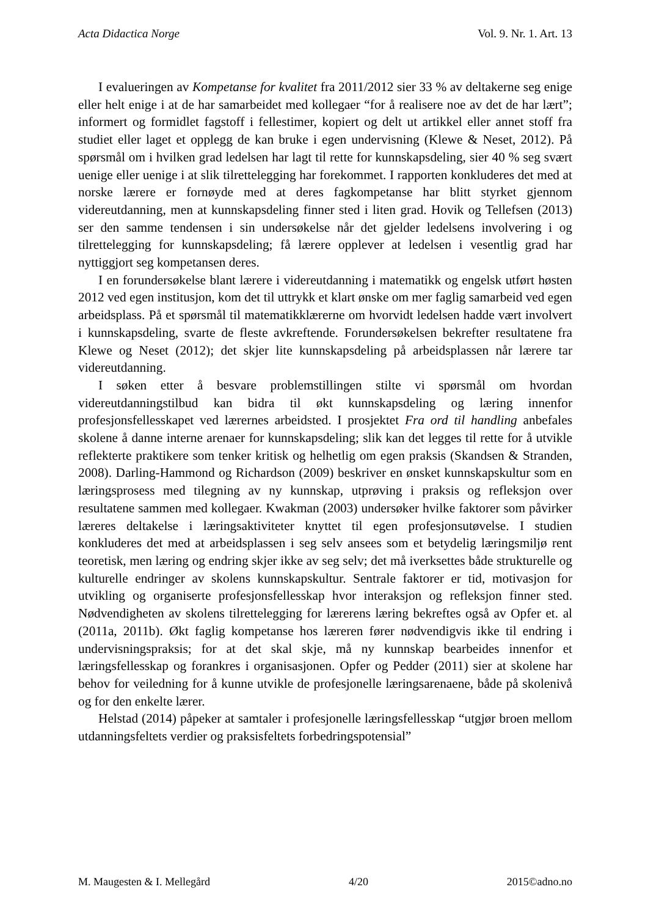Acta Didactica Norge Vol. 9. Nr. 1. Art. 13
I evalueringen av Kompetanse for kvalitet fra 2011/2012 sier 33 % av deltakerne seg enige eller helt enige i at de har samarbeidet med kollegaer “for å realisere noe av det de har lært”; informert og formidlet fagstoff i fellestimer, kopiert og delt ut artikkel eller annet stoff fra studiet eller laget et opplegg de kan bruke i egen undervisning (Klewe & Neset, 2012). På spørsmål om i hvilken grad ledelsen har lagt til rette for kunnskapsdeling, sier 40 % seg svært uenige eller uenige i at slik tilrettelegging har forekommet. I rapporten konkluderes det med at norske lærere er fornøyde med at deres fagkompetanse har blitt styrket gjennom videreutdanning, men at kunnskapsdeling finner sted i liten grad. Hovik og Tellefsen (2013) ser den samme tendensen i sin undersøkelse når det gjelder ledelsens involvering i og tilrettelegging for kunnskapsdeling; få lærere opplever at ledelsen i vesentlig grad har nyttiggjort seg kompetansen deres.
I en forundersøkelse blant lærere i videreutdanning i matematikk og engelsk utført høsten 2012 ved egen institusjon, kom det til uttrykk et klart ønske om mer faglig samarbeid ved egen arbeidsplass. På et spørsmål til matematikklærerne om hvorvidt ledelsen hadde vært involvert i kunnskapsdeling, svarte de fleste avkreftende. Forundersøkelsen bekrefter resultatene fra Klewe og Neset (2012); det skjer lite kunnskapsdeling på arbeidsplassen når lærere tar videreutdanning.
I søken etter å besvare problemstillingen stilte vi spørsmål om hvordan videreutdanningstilbud kan bidra til økt kunnskapsdeling og læring innenfor profesjonsfellesskapet ved lærernes arbeidsted. I prosjektet Fra ord til handling anbefales skolene å danne interne arenaer for kunnskapsdeling; slik kan det legges til rette for å utvikle reflekterte praktikere som tenker kritisk og helhetlig om egen praksis (Skandsen & Stranden, 2008). Darling-Hammond og Richardson (2009) beskriver en ønsket kunnskapskultur som en læringsprosess med tilegning av ny kunnskap, utprøving i praksis og refleksjon over resultatene sammen med kollegaer. Kwakman (2003) undersøker hvilke faktorer som påvirker læreres deltakelse i læringsaktiviteter knyttet til egen profesjonsutøvelse. I studien konkluderes det med at arbeidsplassen i seg selv ansees som et betydelig læringsmiljø rent teoretisk, men læring og endring skjer ikke av seg selv; det må iverksettes både strukturelle og kulturelle endringer av skolens kunnskapskultur. Sentrale faktorer er tid, motivasjon for utvikling og organiserte profesjonsfellesskap hvor interaksjon og refleksjon finner sted. Nødvendigheten av skolens tilrettelegging for lærerens læring bekreftes også av Opfer et. al (2011a, 2011b). Økt faglig kompetanse hos læreren fører nødvendigvis ikke til endring i undervisningspraksis; for at det skal skje, må ny kunnskap bearbeides innenfor et læringsfellesskap og forankres i organisasjonen. Opfer og Pedder (2011) sier at skolene har behov for veiledning for å kunne utvikle de profesjonelle læringsarenaene, både på skolenivå og for den enkelte lærer.
Helstad (2014) påpeker at samtaler i profesjonelle læringsfellesskap “utgjør broen mellom utdanningsfeltets verdier og praksisfeltets forbedringspotensial”
M. Maugesten & I. Mellegård 4/20 2015©adno.no